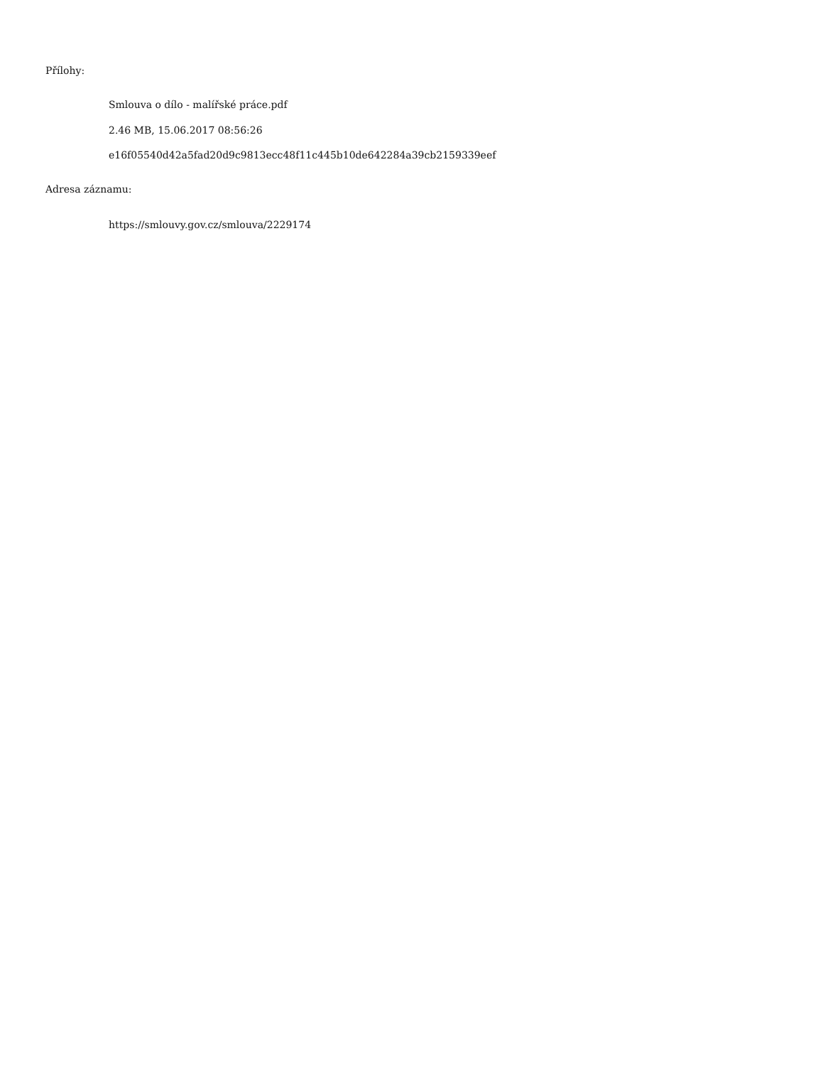Přílohy:
Smlouva o dílo - malířské práce.pdf
2.46 MB, 15.06.2017 08:56:26
e16f05540d42a5fad20d9c9813ecc48f11c445b10de642284a39cb2159339eef
Adresa záznamu:
https://smlouvy.gov.cz/smlouva/2229174